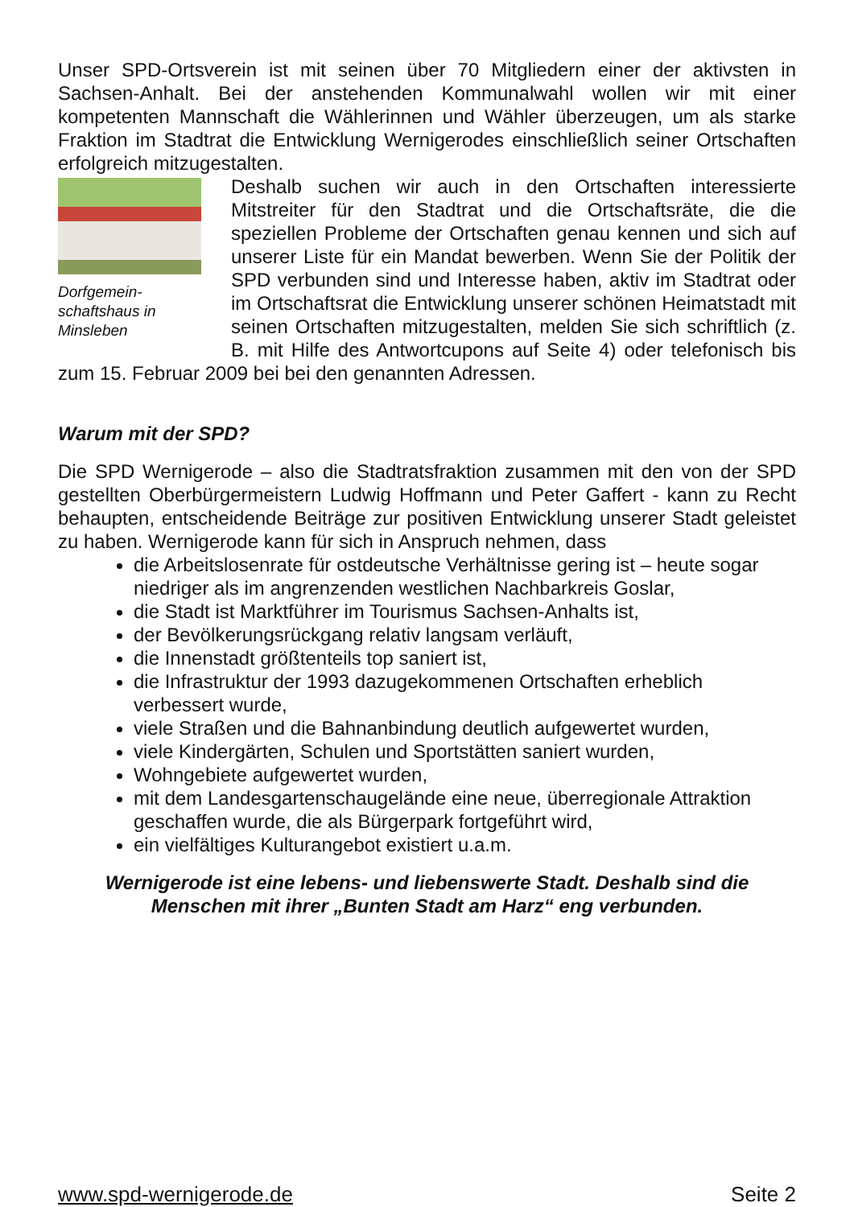Unser SPD-Ortsverein ist mit seinen über 70 Mitgliedern einer der aktivsten in Sachsen-Anhalt. Bei der anstehenden Kommunalwahl wollen wir mit einer kompetenten Mannschaft die Wählerinnen und Wähler überzeugen, um als starke Fraktion im Stadtrat die Entwicklung Wernigerodes einschließlich seiner Ortschaften erfolgreich mitzugestalten.
Dorfgemein-
schaftshaus in
Minsleben
Deshalb suchen wir auch in den Ortschaften interessierte Mitstreiter für den Stadtrat und die Ortschaftsräte, die die speziellen Probleme der Ortschaften genau kennen und sich auf unserer Liste für ein Mandat bewerben. Wenn Sie der Politik der SPD verbunden sind und Interesse haben, aktiv im Stadtrat oder im Ortschaftsrat die Entwicklung unserer schönen Heimatstadt mit seinen Ortschaften mitzugestalten, melden Sie sich schriftlich (z. B. mit Hilfe des Antwortcupons auf Seite 4) oder telefonisch bis zum 15. Februar 2009 bei bei den genannten Adressen.
Warum mit der SPD?
Die SPD Wernigerode – also die Stadtratsfraktion zusammen mit den von der SPD gestellten Oberbürgermeistern Ludwig Hoffmann und Peter Gaffert - kann zu Recht behaupten, entscheidende Beiträge zur positiven Entwicklung unserer Stadt geleistet zu haben. Wernigerode kann für sich in Anspruch nehmen, dass
die Arbeitslosenrate für ostdeutsche Verhältnisse gering ist – heute sogar niedriger als im angrenzenden westlichen Nachbarkreis Goslar,
die Stadt ist Marktführer im Tourismus Sachsen-Anhalts ist,
der Bevölkerungsrückgang relativ langsam verläuft,
die Innenstadt größtenteils top saniert ist,
die Infrastruktur der 1993 dazugekommenen Ortschaften erheblich verbessert wurde,
viele Straßen und die Bahnanbindung deutlich aufgewertet wurden,
viele Kindergärten, Schulen und Sportstätten saniert wurden,
Wohngebiete aufgewertet wurden,
mit dem Landesgartenschaugelände eine neue, überregionale Attraktion geschaffen wurde, die als Bürgerpark fortgeführt wird,
ein vielfältiges Kulturangebot existiert u.a.m.
Wernigerode ist eine lebens- und liebenswerte Stadt. Deshalb sind die Menschen mit ihrer „Bunten Stadt am Harz“ eng verbunden.
www.spd-wernigerode.de Seite 2